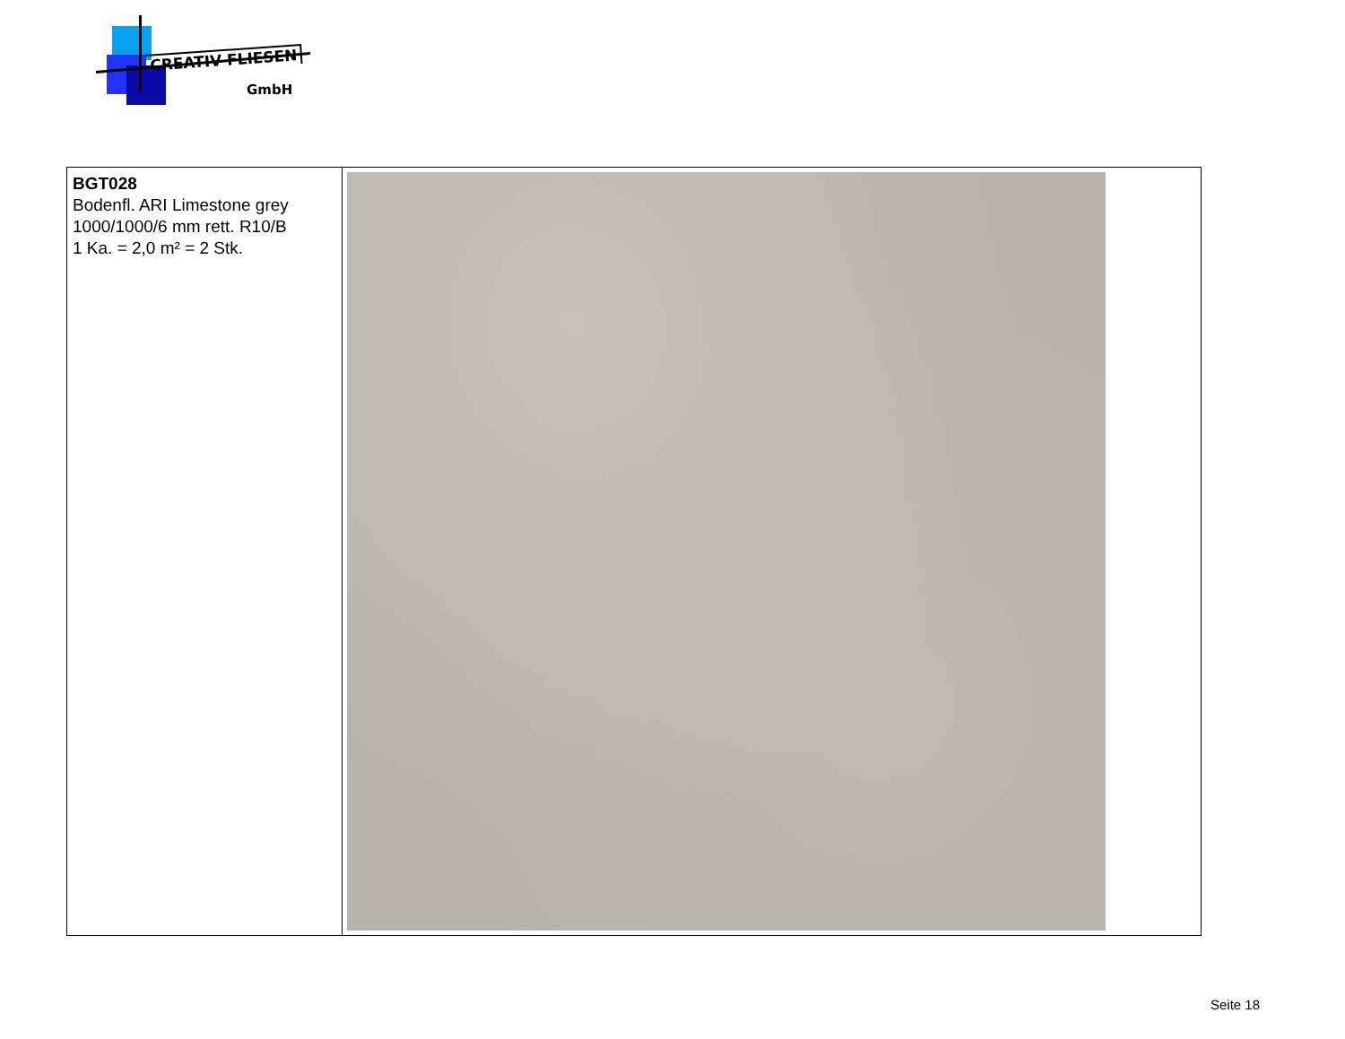CREATIV FLIESEN
GmbH
| BGT028 Bodenfl. ARI Limestone grey 1000/1000/6 mm rett. R10/B 1 Ka. = 2,0 m² = 2 Stk. | |
Seite 18